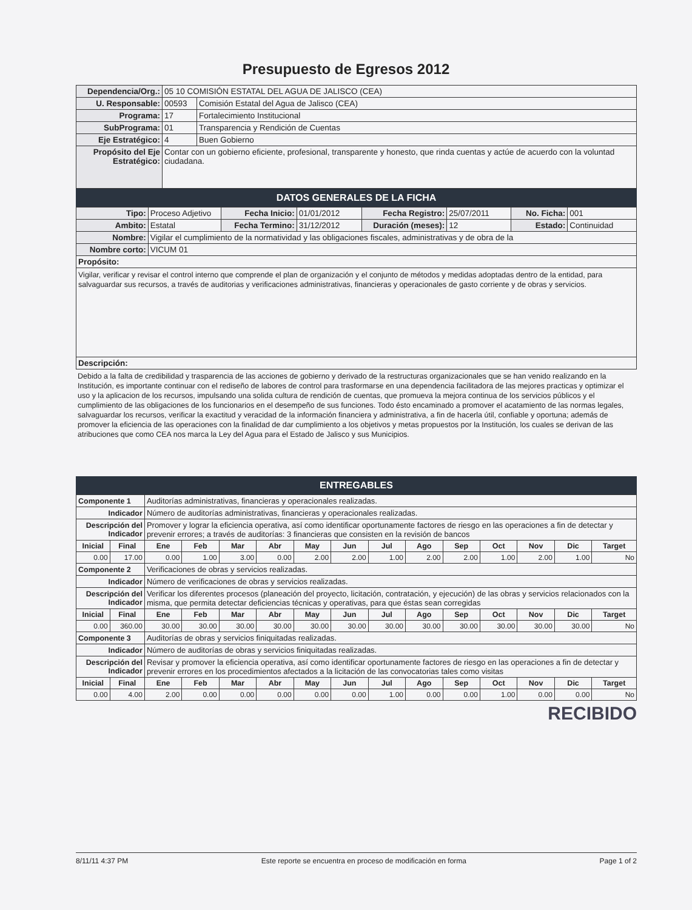Presupuesto de Egresos 2012
| Dependencia/Org.: | 05 10 COMISIÓN ESTATAL DEL AGUA DE JALISCO (CEA) | |
| U. Responsable: | 00593 | Comisión Estatal del Agua de Jalisco (CEA) |
| Programa: | 17 | Fortalecimiento Institucional |
| SubPrograma: | 01 | Transparencia y Rendición de Cuentas |
| Eje Estratégico: | 4 | Buen Gobierno |
| Propósito del Eje Estratégico: | Contar con un gobierno eficiente, profesional, transparente y honesto, que rinda cuentas y actúe de acuerdo con la voluntad ciudadana. | |
DATOS GENERALES DE LA FICHA
| Tipo: | Proceso Adjetivo | Fecha Inicio: | 01/01/2012 | Fecha Registro: | 25/07/2011 | No. Ficha: | 001 |
| Ambito: | Estatal | Fecha Termino: | 31/12/2012 | Duración (meses): | 12 | Estado: | Continuidad |
| Nombre: | Vigilar el cumplimiento de la normatividad y las obligaciones fiscales, administrativas y de obra de la | | | | | | |
| Nombre corto: | VICUM 01 | | | | | | |
| Propósito: | | | | | | | |
| Vigilar, verificar y revisar el control interno que comprende el plan de organización y el conjunto de métodos y medidas adoptadas dentro de la entidad, para salvaguardar sus recursos, a través de auditorias y verificaciones administrativas, financieras y operacionales de gasto corriente y de obras y servicios. | | | | | | | |
| Descripción: | | | | | | | |
Debido a la falta de credibilidad y trasparencia de las acciones de gobierno y derivado de la restructuras organizacionales que se han venido realizando en la Institución, es importante continuar con el rediseño de labores de control para trasformarse en una dependencia facilitadora de las mejores practicas y optimizar el uso y la aplicacion de los recursos, impulsando una solida cultura de rendición de cuentas, que promueva la mejora continua de los servicios públicos y el cumplimiento de las obligaciones de los funcionarios en el desempeño de sus funciones. Todo ésto encaminado a promover el acatamiento de las normas legales, salvaguardar los recursos, verificar la exactitud y veracidad de la información financiera y administrativa, a fin de hacerla útil, confiable y oportuna; además de promover la eficiencia de las operaciones con la finalidad de dar cumplimiento a los objetivos y metas propuestos por la Institución, los cuales se derivan de las atribuciones que como CEA nos marca la Ley del Agua para el Estado de Jalisco y sus Municipios.
ENTREGABLES
| Componente 1 | | Auditorías administrativas, financieras y operacionales realizadas. | | | | | | | | | | | | |
| Indicador | | Número de auditorías administrativas, financieras y operacionales realizadas. | | | | | | | | | | | | |
| Descripción del Indicador | | Promover y lograr la eficiencia operativa, así como identificar oportunamente factores de riesgo en las operaciones a fin de detectar y prevenir errores; a través de auditorías: 3 financieras que consisten en la revisión de bancos | | | | | | | | | | | | |
| Inicial | Final | Ene | Feb | Mar | Abr | May | Jun | Jul | Ago | Sep | Oct | Nov | Dic | Target |
| 0.00 | 17.00 | 0.00 | 1.00 | 3.00 | 0.00 | 2.00 | 2.00 | 1.00 | 2.00 | 2.00 | 1.00 | 2.00 | 1.00 | No |
| Componente 2 | | Verificaciones de obras y servicios realizadas. | | | | | | | | | | | | |
| Indicador | | Número de verificaciones de obras y servicios realizadas. | | | | | | | | | | | | |
| Descripción del Indicador | | Verificar los diferentes procesos (planeación del proyecto, licitación, contratación, y ejecución) de las obras y servicios relacionados con la misma, que permita detectar deficiencias técnicas y operativas, para que éstas sean corregidas | | | | | | | | | | | | |
| Inicial | Final | Ene | Feb | Mar | Abr | May | Jun | Jul | Ago | Sep | Oct | Nov | Dic | Target |
| 0.00 | 360.00 | 30.00 | 30.00 | 30.00 | 30.00 | 30.00 | 30.00 | 30.00 | 30.00 | 30.00 | 30.00 | 30.00 | 30.00 | No |
| Componente 3 | | Auditorías de obras y servicios finiquitadas realizadas. | | | | | | | | | | | | |
| Indicador | | Número de auditorías de obras y servicios finiquitadas realizadas. | | | | | | | | | | | | |
| Descripción del Indicador | | Revisar y promover la eficiencia operativa, así como identificar oportunamente factores de riesgo en las operaciones a fin de detectar y prevenir errores en los procedimientos afectados a la licitación de las convocatorias tales como visitas | | | | | | | | | | | | |
| Inicial | Final | Ene | Feb | Mar | Abr | May | Jun | Jul | Ago | Sep | Oct | Nov | Dic | Target |
| 0.00 | 4.00 | 2.00 | 0.00 | 0.00 | 0.00 | 0.00 | 0.00 | 1.00 | 0.00 | 0.00 | 1.00 | 0.00 | 0.00 | No |
RECIBIDO
8/11/11 4:37 PM Este reporte se encuentra en proceso de modificación en forma Page 1 of 2